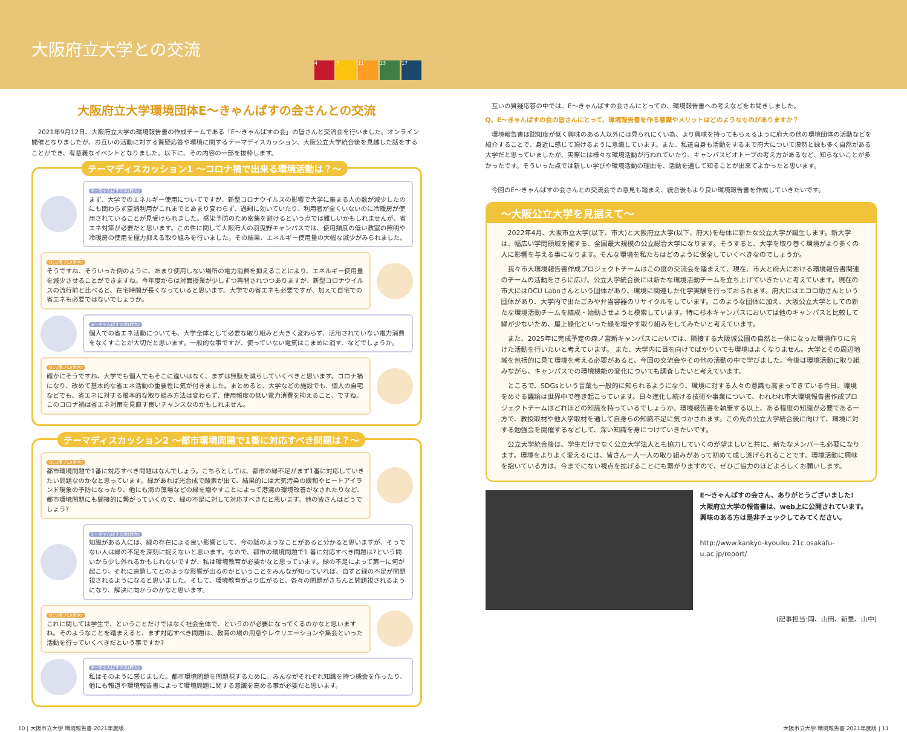大阪府立大学との交流
4 7 11 13 17
大阪府立大学環境団体E～きゃんぱすの会さんとの交流
　2021年9月12日、大阪府立大学の環境報告書の作成チームである「E～きゃんぱすの会」の皆さんと交流会を行いました。オンライン開催となりましたが、お互いの活動に対する質疑応答や環境に関するテーマディスカッション、大阪公立大学統合後を見越した話をすることができ、有意義なイベントとなりました。以下に、その内容の一部を抜粋します。
テーマディスカッション1 ～コロナ禍で出来る環境活動は？～
E～きゃんぱすの会(府大)
まず、大学でのエネルギー使用についてですが、新型コロナウイルスの影響で大学に集まる人の数が減少したのにも関わらず空調利用がこれまでとあまり変わらず、過剰に効いていたり、利用者が全くいないのに冷暖房が使用されていることが見受けられました。感染予防のため密集を避けるという点では難しいかもしれませんが、省エネ対策が必要だと思います。この件に関して大阪府大の羽曳野キャンパスでは、使用頻度の低い教室の照明や冷暖房の使用を極力抑える取り組みを行いました。その結果、エネルギー使用量の大幅な減少がみられました。
OCU環プロ(市大)
そうですね、そういった例のように、あまり使用しない場所の電力消費を抑えることにより、エネルギー使用量を減少させることができますね。今年度からは対面授業が少しずつ再開されつつありますが、新型コロナウイルスの流行前と比べると、在宅時間が長くなっていると思います。大学での省エネも必要ですが、加えて自宅での省エネも必要ではないでしょうか。
E～きゃんぱすの会(府大)
個人での省エネ活動についても、大学全体として必要な取り組みと大きく変わらず、活用されていない電力消費をなくすことが大切だと思います。一般的な事ですが、使っていない電気はこまめに消す、などでしょうか。
OCU環プロ(市大)
確かにそうですね、大学でも個人でもそこに違いはなく、まずは無駄を減らしていくべきと思います。コロナ禍になり、改めて基本的な省エネ活動の重要性に気が付きました。まとめると、大学などの施設でも、個人の自宅などでも、省エネに対する根本的な取り組み方法は変わらず、使用頻度の低い電力消費を抑えること、ですね。このコロナ禍は省エネ対策を見直す良いチャンスなのかもしれません。
テーマディスカッション2 ～都市環境問題で1番に対応すべき問題は？～
OCU環プロ(市大)
都市環境問題で1番に対応すべき問題はなんでしょう。こちらとしては、都市の緑不足がまず1番に対応していきたい問題なのかなと思っています。緑があれば光合成で酸素が出て、結果的には大気汚染の緩和やヒートアイランド現象の予防になったり、他にも海の藻場などの緑を増やすことによって港湾の環境改善がなされたりなど、都市環境問題にも間接的に繋がっていくので、緑の不足に対して対応すべきだと思います。他の皆さんはどうでしょう?
E～きゃんぱすの会(府大)
知識がある人には、緑の存在による良い影響として、今の話のようなことがあると分かると思いますが、そうでない人は緑の不足を深刻に捉えないと思います。なので、都市の環境問題で1 番に対応すべき問題は?という問いから少し外れるかもしれないですが、私は環境教育が必要かなと思っています。緑の不足によって第一に何が起こり、それに連鎖してどのような影響が出るのかということをみんなが知っていれば、自ずと緑の不足が問題視されるようになると思いました。そして、環境教育がより広がると、各々の問題がきちんと問題視されるようになり、解決に向かうのかなと思います。
OCU環プロ(市大)
これに関しては学生で、ということだけではなく社会全体で、というのが必要になってくるのかなと思いますね。そのようなことを踏まえると、まず対応すべき問題は、教育の場の用意やレクリエーションや集会といった活動を行っていくべきだという事ですか?
E～きゃんぱすの会(府大)
私はそのように感じました。都市環境問題を問題視するために、みんながそれぞれ知識を持つ機会を作ったり、他にも報道や環境報告書によって環境問題に関する意識を高める事が必要だと思います。
　互いの質疑応答の中では、E～きゃんぱすの会さんにとっての、環境報告書への考えなどをお聞きしました。
Q、E～きゃんぱすの会の皆さんにとって、環境報告書を作る意識やメリットはどのようなものがありますか？
　環境報告書は認知度が低く興味のある人以外には見られにくい為、より興味を持ってもらえるように府大の他の環境団体の活動などを紹介することで、身近に感じて頂けるように意識しています。また、私達自身も活動をするまで府大について漠然と緑も多く自然がある大学だと思っていましたが、実際には様々な環境活動が行われていたり、キャンパスビオトープの考え方があるなど、知らないことが多かったです。そういった点では新しい学びや環境活動の理由を、活動を通して知ることが出来てよかったと思います。
　今回のE～きゃんぱすの会さんとの交流会での意見も踏まえ、統合後もより良い環境報告書を作成していきたいです。
～大阪公立大学を見据えて～
　2022年4月、大阪市立大学(以下、市大)と大阪府立大学(以下、府大)を母体に新たな公立大学が誕生します。新大学は、幅広い学問領域を擁する、全国最大規模の公立総合大学になります。そうすると、大学を取り巻く環境がより多くの人に影響を与える事になります。そんな環境を私たちはどのように保全していくべきなのでしょうか。
　我々市大環境報告書作成プロジェクトチームはこの度の交流会を踏まえて、現在、市大と府大における環境報告書関連のチームの活動をさらに広げ、公立大学統合後には新たな環境活動チームを立ち上げていきたいと考えています。現在の市大にはOCU Laboさんという団体があり、環境に関連した化学実験を行っておられます。府大にはエコロ助さんという団体があり、大学内で出たごみや弁当容器のリサイクルをしています。このような団体に加え、大阪公立大学としての新たな環境活動チームを結成・始動させようと模索しています。特に杉本キャンパスにおいては他のキャンパスと比較して緑が少ないため、屋上緑化といった緑を増やす取り組みをしてみたいと考えています。
　また、2025年に完成予定の森ノ宮新キャンパスにおいては、隣接する大阪城公園の自然と一体になった環境作りに向けた活動を行いたいと考えています。 また、大学内に目を向けてばかりいても環境はよくなりません。大学とその周辺地域を包括的に見て環境を考える必要があると、今回の交流会やその他の活動の中で学びました。今後は環境活動に取り組みながら、キャンパスでの環境機能の変化についても調査したいと考えています。
　ところで、SDGsという言葉も一般的に知られるようになり、環境に対する人々の意識も高まってきている今日、環境をめぐる議論は世界中で巻き起こっています。日々進化し続ける技術や事業について、われわれ市大環境報告書作成プロジェクトチームはどれほどの知識を持っているでしょうか。環境報告書を執筆する以上、ある程度の知識が必要である一方で、教授取材や他大学取材を通して自身らの知識不足に気づかされます。この先の公立大学統合後に向けて、環境に対する勉強会を開催するなどして、深い知識を身につけていきたいです。
　公立大学統合後は、学生だけでなく公立大学法人とも協力していくのが望ましいと共に、新たなメンバーも必要になります。環境をよりよく変えるには、皆さん一人一人の取り組みがあって初めて成し遂げられることです。環境活動に興味を抱いている方は、今までにない視点を拡げることにも繋がりますので、ぜひご協力のほどよろしくお願いします。
E～きゃんぱすの会さん、ありがとうございました!
大阪府立大学の報告書は、web上に公開されています。
興味のある方は是非チェックしてみてください。
http://www.kankyo-kyouiku.21c.osakafu-u.ac.jp/report/
(記事担当:岡、山田、新里、山中)
10 | 大阪市立大学 環境報告書 2021年度版 大阪市立大学 環境報告書 2021年度版 | 11